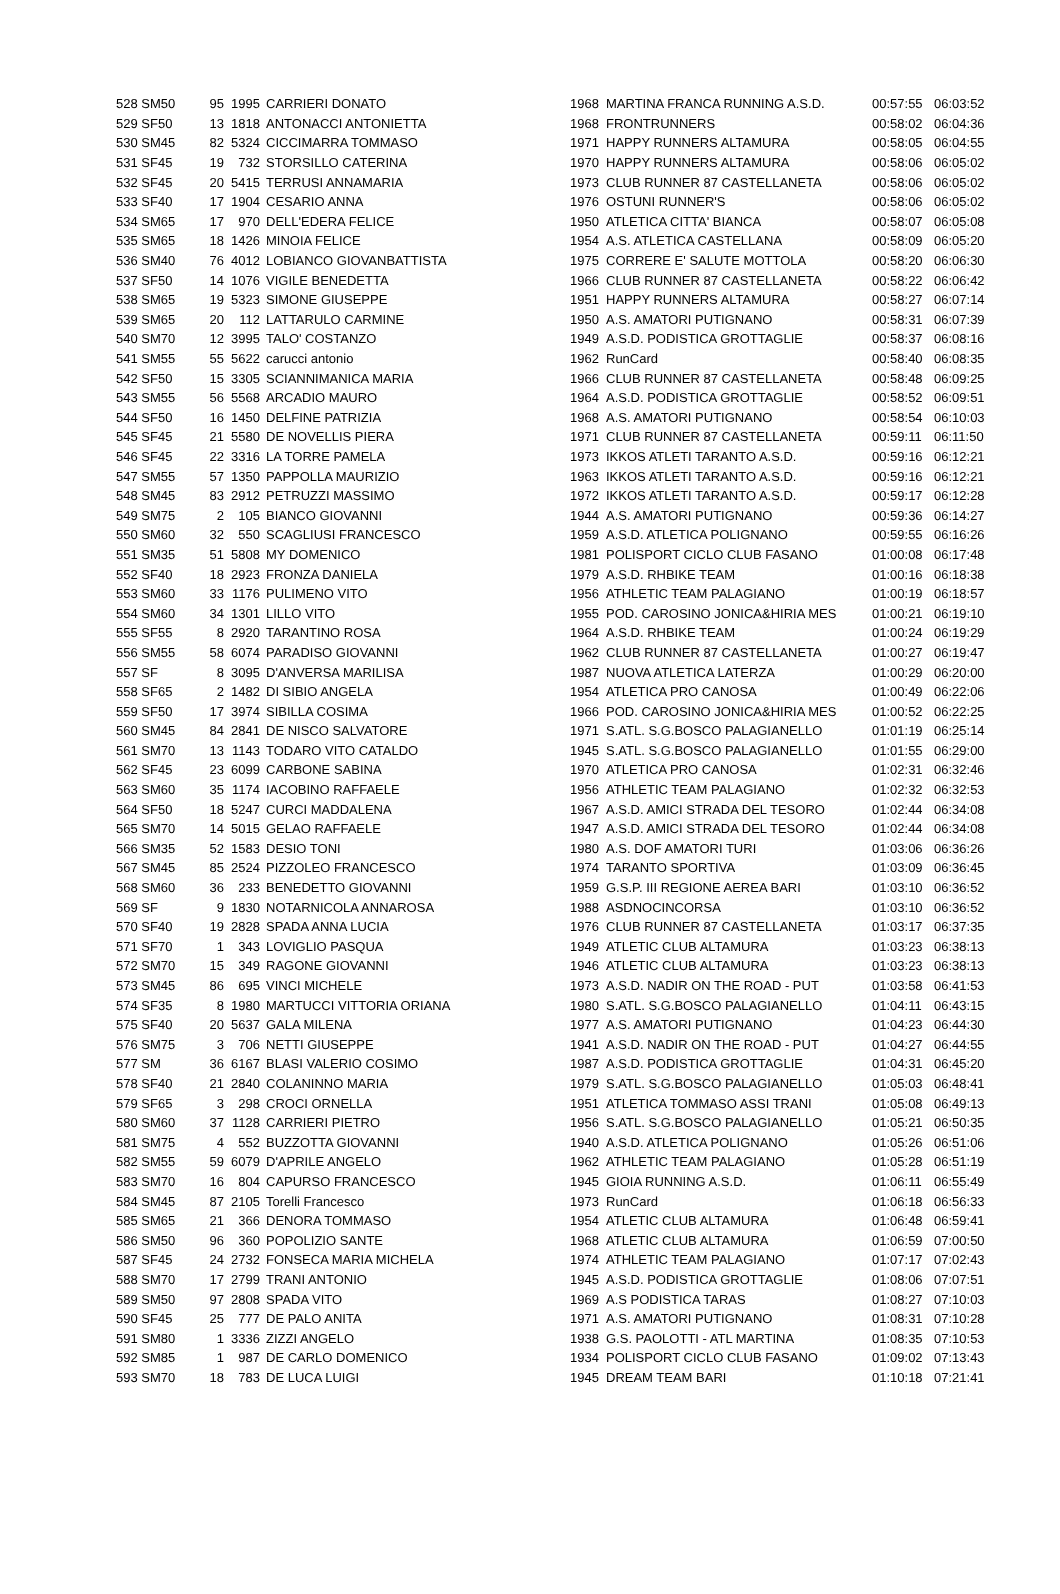| 528 SM50 | 95 | 1995 | CARRIERI DONATO | 1968 | MARTINA FRANCA RUNNING A.S.D. | 00:57:55 | 06:03:52 |
| 529 SF50 | 13 | 1818 | ANTONACCI ANTONIETTA | 1968 | FRONTRUNNERS | 00:58:02 | 06:04:36 |
| 530 SM45 | 82 | 5324 | CICCIMARRA TOMMASO | 1971 | HAPPY RUNNERS ALTAMURA | 00:58:05 | 06:04:55 |
| 531 SF45 | 19 | 732 | STORSILLO CATERINA | 1970 | HAPPY RUNNERS ALTAMURA | 00:58:06 | 06:05:02 |
| 532 SF45 | 20 | 5415 | TERRUSI ANNAMARIA | 1973 | CLUB RUNNER 87 CASTELLANETA | 00:58:06 | 06:05:02 |
| 533 SF40 | 17 | 1904 | CESARIO ANNA | 1976 | OSTUNI RUNNER'S | 00:58:06 | 06:05:02 |
| 534 SM65 | 17 | 970 | DELL'EDERA FELICE | 1950 | ATLETICA CITTA' BIANCA | 00:58:07 | 06:05:08 |
| 535 SM65 | 18 | 1426 | MINOIA FELICE | 1954 | A.S. ATLETICA CASTELLANA | 00:58:09 | 06:05:20 |
| 536 SM40 | 76 | 4012 | LOBIANCO GIOVANBATTISTA | 1975 | CORRERE E' SALUTE MOTTOLA | 00:58:20 | 06:06:30 |
| 537 SF50 | 14 | 1076 | VIGILE BENEDETTA | 1966 | CLUB RUNNER 87 CASTELLANETA | 00:58:22 | 06:06:42 |
| 538 SM65 | 19 | 5323 | SIMONE GIUSEPPE | 1951 | HAPPY RUNNERS ALTAMURA | 00:58:27 | 06:07:14 |
| 539 SM65 | 20 | 112 | LATTARULO CARMINE | 1950 | A.S. AMATORI PUTIGNANO | 00:58:31 | 06:07:39 |
| 540 SM70 | 12 | 3995 | TALO' COSTANZO | 1949 | A.S.D. PODISTICA GROTTAGLIE | 00:58:37 | 06:08:16 |
| 541 SM55 | 55 | 5622 | carucci antonio | 1962 | RunCard | 00:58:40 | 06:08:35 |
| 542 SF50 | 15 | 3305 | SCIANNIMANICA MARIA | 1966 | CLUB RUNNER 87 CASTELLANETA | 00:58:48 | 06:09:25 |
| 543 SM55 | 56 | 5568 | ARCADIO MAURO | 1964 | A.S.D. PODISTICA GROTTAGLIE | 00:58:52 | 06:09:51 |
| 544 SF50 | 16 | 1450 | DELFINE PATRIZIA | 1968 | A.S. AMATORI PUTIGNANO | 00:58:54 | 06:10:03 |
| 545 SF45 | 21 | 5580 | DE NOVELLIS PIERA | 1971 | CLUB RUNNER 87 CASTELLANETA | 00:59:11 | 06:11:50 |
| 546 SF45 | 22 | 3316 | LA TORRE PAMELA | 1973 | IKKOS ATLETI TARANTO A.S.D. | 00:59:16 | 06:12:21 |
| 547 SM55 | 57 | 1350 | PAPPOLLA MAURIZIO | 1963 | IKKOS ATLETI TARANTO A.S.D. | 00:59:16 | 06:12:21 |
| 548 SM45 | 83 | 2912 | PETRUZZI MASSIMO | 1972 | IKKOS ATLETI TARANTO A.S.D. | 00:59:17 | 06:12:28 |
| 549 SM75 | 2 | 105 | BIANCO GIOVANNI | 1944 | A.S. AMATORI PUTIGNANO | 00:59:36 | 06:14:27 |
| 550 SM60 | 32 | 550 | SCAGLIUSI FRANCESCO | 1959 | A.S.D. ATLETICA POLIGNANO | 00:59:55 | 06:16:26 |
| 551 SM35 | 51 | 5808 | MY DOMENICO | 1981 | POLISPORT CICLO CLUB FASANO | 01:00:08 | 06:17:48 |
| 552 SF40 | 18 | 2923 | FRONZA DANIELA | 1979 | A.S.D. RHBIKE TEAM | 01:00:16 | 06:18:38 |
| 553 SM60 | 33 | 1176 | PULIMENO VITO | 1956 | ATHLETIC TEAM PALAGIANO | 01:00:19 | 06:18:57 |
| 554 SM60 | 34 | 1301 | LILLO VITO | 1955 | POD. CAROSINO JONICA&HIRIA MES | 01:00:21 | 06:19:10 |
| 555 SF55 | 8 | 2920 | TARANTINO ROSA | 1964 | A.S.D. RHBIKE TEAM | 01:00:24 | 06:19:29 |
| 556 SM55 | 58 | 6074 | PARADISO GIOVANNI | 1962 | CLUB RUNNER 87 CASTELLANETA | 01:00:27 | 06:19:47 |
| 557 SF | 8 | 3095 | D'ANVERSA MARILISA | 1987 | NUOVA ATLETICA LATERZA | 01:00:29 | 06:20:00 |
| 558 SF65 | 2 | 1482 | DI SIBIO ANGELA | 1954 | ATLETICA PRO CANOSA | 01:00:49 | 06:22:06 |
| 559 SF50 | 17 | 3974 | SIBILLA COSIMA | 1966 | POD. CAROSINO JONICA&HIRIA MES | 01:00:52 | 06:22:25 |
| 560 SM45 | 84 | 2841 | DE NISCO SALVATORE | 1971 | S.ATL. S.G.BOSCO PALAGIANELLO | 01:01:19 | 06:25:14 |
| 561 SM70 | 13 | 1143 | TODARO VITO CATALDO | 1945 | S.ATL. S.G.BOSCO PALAGIANELLO | 01:01:55 | 06:29:00 |
| 562 SF45 | 23 | 6099 | CARBONE SABINA | 1970 | ATLETICA PRO CANOSA | 01:02:31 | 06:32:46 |
| 563 SM60 | 35 | 1174 | IACOBINO RAFFAELE | 1956 | ATHLETIC TEAM PALAGIANO | 01:02:32 | 06:32:53 |
| 564 SF50 | 18 | 5247 | CURCI MADDALENA | 1967 | A.S.D. AMICI STRADA DEL TESORO | 01:02:44 | 06:34:08 |
| 565 SM70 | 14 | 5015 | GELAO RAFFAELE | 1947 | A.S.D. AMICI STRADA DEL TESORO | 01:02:44 | 06:34:08 |
| 566 SM35 | 52 | 1583 | DESIO TONI | 1980 | A.S. DOF AMATORI TURI | 01:03:06 | 06:36:26 |
| 567 SM45 | 85 | 2524 | PIZZOLEO FRANCESCO | 1974 | TARANTO SPORTIVA | 01:03:09 | 06:36:45 |
| 568 SM60 | 36 | 233 | BENEDETTO GIOVANNI | 1959 | G.S.P. III REGIONE AEREA BARI | 01:03:10 | 06:36:52 |
| 569 SF | 9 | 1830 | NOTARNICOLA ANNAROSA | 1988 | ASDNOCINCORSA | 01:03:10 | 06:36:52 |
| 570 SF40 | 19 | 2828 | SPADA ANNA LUCIA | 1976 | CLUB RUNNER 87 CASTELLANETA | 01:03:17 | 06:37:35 |
| 571 SF70 | 1 | 343 | LOVIGLIO PASQUA | 1949 | ATLETIC CLUB ALTAMURA | 01:03:23 | 06:38:13 |
| 572 SM70 | 15 | 349 | RAGONE GIOVANNI | 1946 | ATLETIC CLUB ALTAMURA | 01:03:23 | 06:38:13 |
| 573 SM45 | 86 | 695 | VINCI MICHELE | 1973 | A.S.D. NADIR ON THE ROAD - PUT | 01:03:58 | 06:41:53 |
| 574 SF35 | 8 | 1980 | MARTUCCI VITTORIA ORIANA | 1980 | S.ATL. S.G.BOSCO PALAGIANELLO | 01:04:11 | 06:43:15 |
| 575 SF40 | 20 | 5637 | GALA MILENA | 1977 | A.S. AMATORI PUTIGNANO | 01:04:23 | 06:44:30 |
| 576 SM75 | 3 | 706 | NETTI GIUSEPPE | 1941 | A.S.D. NADIR ON THE ROAD - PUT | 01:04:27 | 06:44:55 |
| 577 SM | 36 | 6167 | BLASI VALERIO COSIMO | 1987 | A.S.D. PODISTICA GROTTAGLIE | 01:04:31 | 06:45:20 |
| 578 SF40 | 21 | 2840 | COLANINNO MARIA | 1979 | S.ATL. S.G.BOSCO PALAGIANELLO | 01:05:03 | 06:48:41 |
| 579 SF65 | 3 | 298 | CROCI ORNELLA | 1951 | ATLETICA TOMMASO ASSI TRANI | 01:05:08 | 06:49:13 |
| 580 SM60 | 37 | 1128 | CARRIERI PIETRO | 1956 | S.ATL. S.G.BOSCO PALAGIANELLO | 01:05:21 | 06:50:35 |
| 581 SM75 | 4 | 552 | BUZZOTTA GIOVANNI | 1940 | A.S.D. ATLETICA POLIGNANO | 01:05:26 | 06:51:06 |
| 582 SM55 | 59 | 6079 | D'APRILE ANGELO | 1962 | ATHLETIC TEAM PALAGIANO | 01:05:28 | 06:51:19 |
| 583 SM70 | 16 | 804 | CAPURSO FRANCESCO | 1945 | GIOIA RUNNING A.S.D. | 01:06:11 | 06:55:49 |
| 584 SM45 | 87 | 2105 | Torelli Francesco | 1973 | RunCard | 01:06:18 | 06:56:33 |
| 585 SM65 | 21 | 366 | DENORA TOMMASO | 1954 | ATLETIC CLUB ALTAMURA | 01:06:48 | 06:59:41 |
| 586 SM50 | 96 | 360 | POPOLIZIO SANTE | 1968 | ATLETIC CLUB ALTAMURA | 01:06:59 | 07:00:50 |
| 587 SF45 | 24 | 2732 | FONSECA MARIA MICHELA | 1974 | ATHLETIC TEAM PALAGIANO | 01:07:17 | 07:02:43 |
| 588 SM70 | 17 | 2799 | TRANI ANTONIO | 1945 | A.S.D. PODISTICA GROTTAGLIE | 01:08:06 | 07:07:51 |
| 589 SM50 | 97 | 2808 | SPADA VITO | 1969 | A.S PODISTICA TARAS | 01:08:27 | 07:10:03 |
| 590 SF45 | 25 | 777 | DE PALO ANITA | 1971 | A.S. AMATORI PUTIGNANO | 01:08:31 | 07:10:28 |
| 591 SM80 | 1 | 3336 | ZIZZI ANGELO | 1938 | G.S. PAOLOTTI - ATL MARTINA | 01:08:35 | 07:10:53 |
| 592 SM85 | 1 | 987 | DE CARLO DOMENICO | 1934 | POLISPORT CICLO CLUB FASANO | 01:09:02 | 07:13:43 |
| 593 SM70 | 18 | 783 | DE LUCA LUIGI | 1945 | DREAM TEAM BARI | 01:10:18 | 07:21:41 |